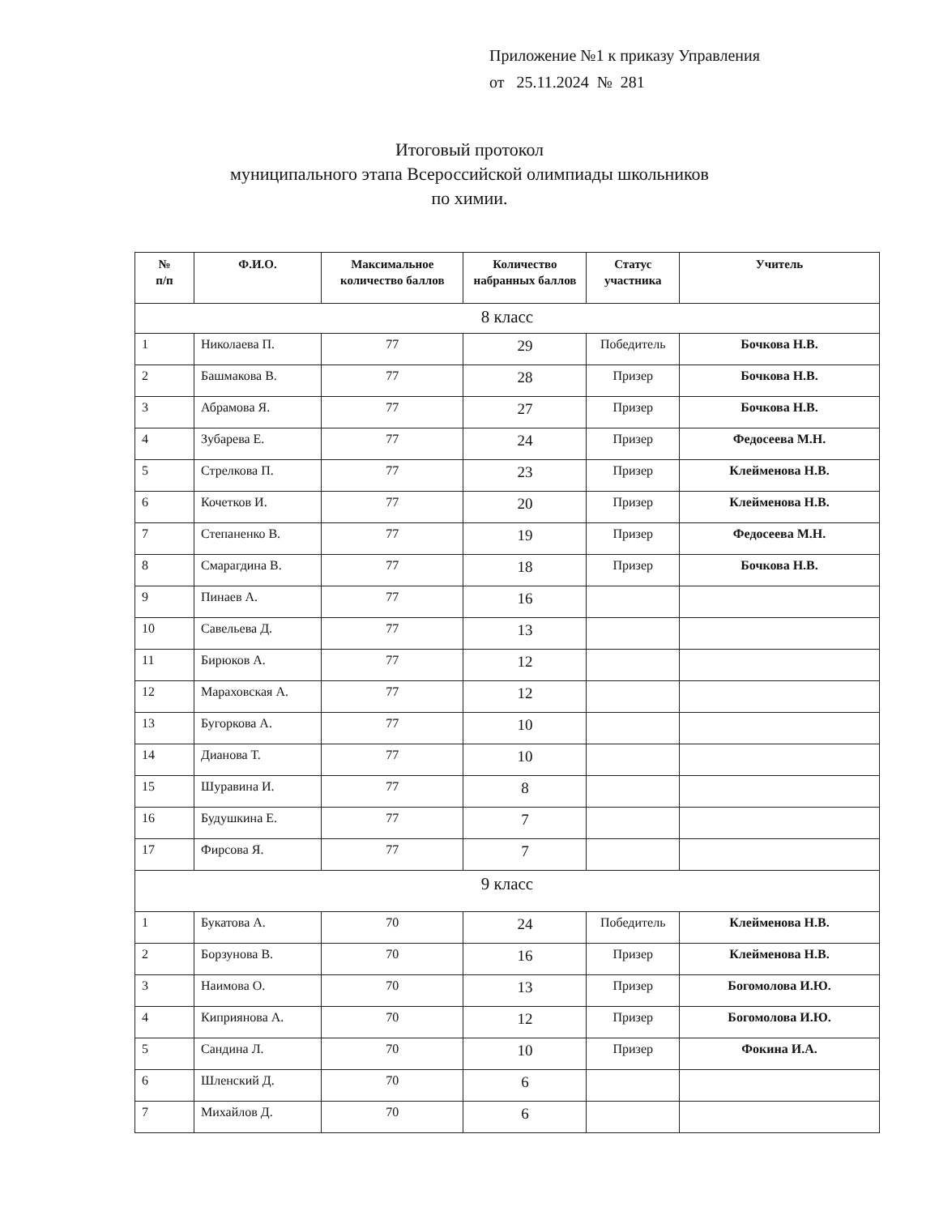Приложение №1 к приказу Управления
от 25.11.2024 № 281
Итоговый протокол
муниципального этапа Всероссийской олимпиады школьников
по химии.
| № п/п | Ф.И.О. | Максимальное количество баллов | Количество набранных баллов | Статус участника | Учитель |
| --- | --- | --- | --- | --- | --- |
| 8 класс | | | | | |
| 1 | Николаева П. | 77 | 29 | Победитель | Бочкова Н.В. |
| 2 | Башмакова В. | 77 | 28 | Призер | Бочкова Н.В. |
| 3 | Абрамова Я. | 77 | 27 | Призер | Бочкова Н.В. |
| 4 | Зубарева Е. | 77 | 24 | Призер | Федосеева М.Н. |
| 5 | Стрелкова П. | 77 | 23 | Призер | Клейменова Н.В. |
| 6 | Кочетков И. | 77 | 20 | Призер | Клейменова Н.В. |
| 7 | Степаненко В. | 77 | 19 | Призер | Федосеева М.Н. |
| 8 | Смарагдина В. | 77 | 18 | Призер | Бочкова Н.В. |
| 9 | Пинаев А. | 77 | 16 | | |
| 10 | Савельева Д. | 77 | 13 | | |
| 11 | Бирюков А. | 77 | 12 | | |
| 12 | Мараховская А. | 77 | 12 | | |
| 13 | Бугоркова А. | 77 | 10 | | |
| 14 | Дианова Т. | 77 | 10 | | |
| 15 | Шуравина И. | 77 | 8 | | |
| 16 | Будушкина Е. | 77 | 7 | | |
| 17 | Фирсова Я. | 77 | 7 | | |
| 9 класс | | | | | |
| 1 | Букатова А. | 70 | 24 | Победитель | Клейменова Н.В. |
| 2 | Борзунова В. | 70 | 16 | Призер | Клейменова Н.В. |
| 3 | Наимова О. | 70 | 13 | Призер | Богомолова И.Ю. |
| 4 | Киприянова А. | 70 | 12 | Призер | Богомолова И.Ю. |
| 5 | Сандина Л. | 70 | 10 | Призер | Фокина И.А. |
| 6 | Шленский Д. | 70 | 6 | | |
| 7 | Михайлов Д. | 70 | 6 | | |